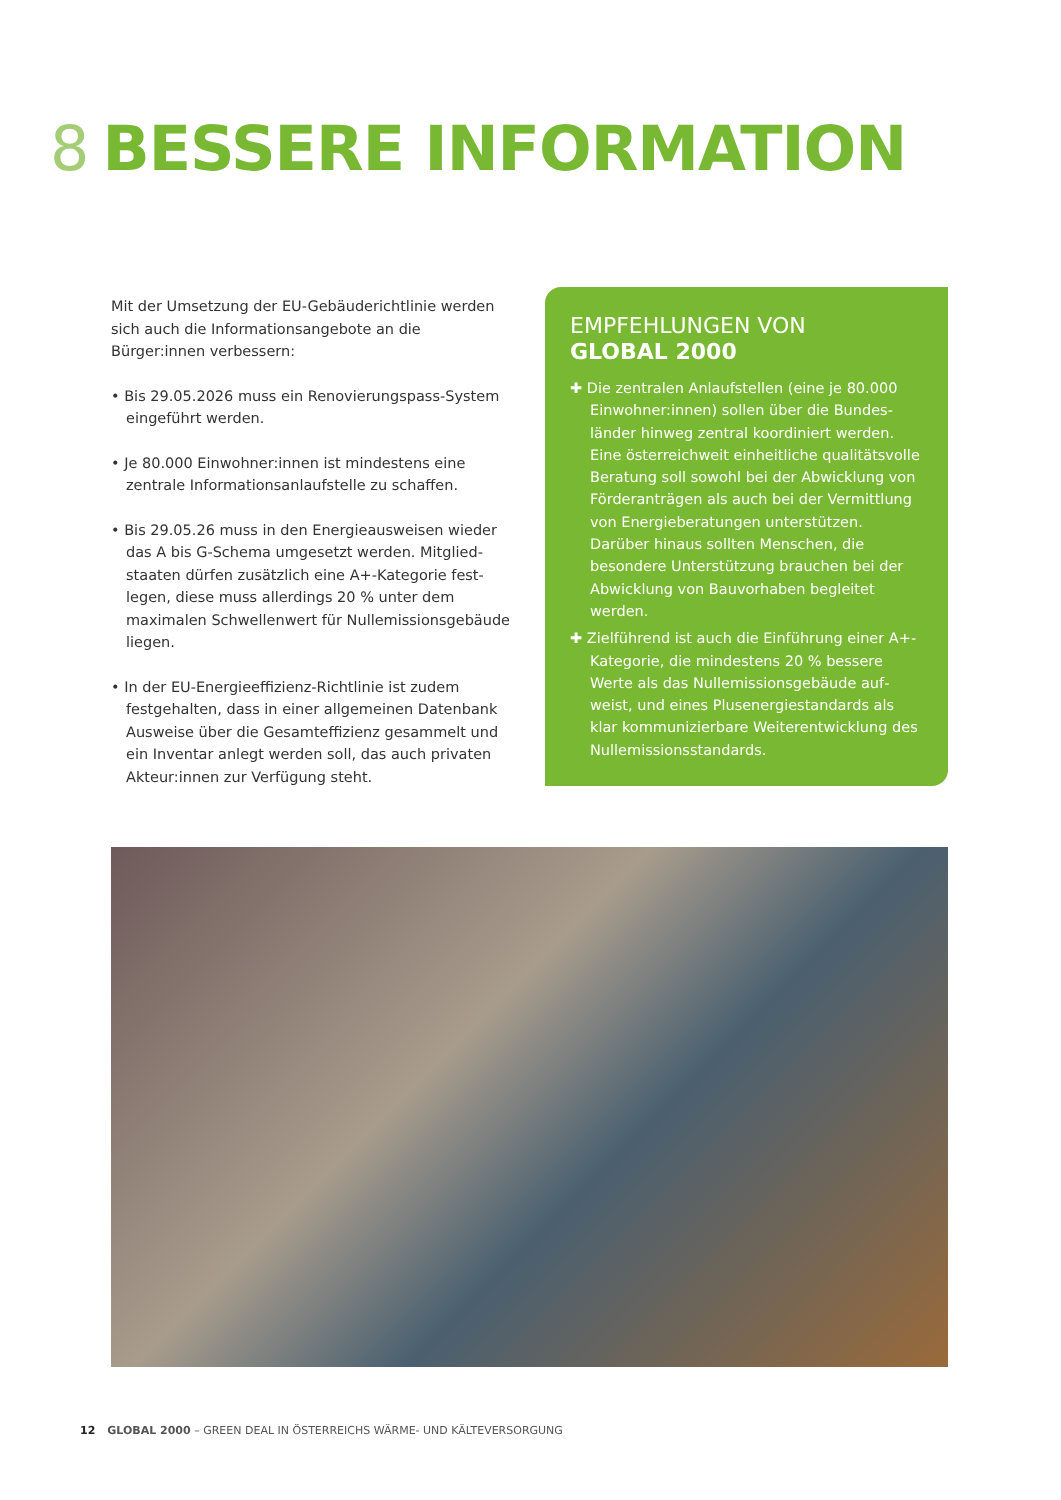8 BESSERE INFORMATION
Mit der Umsetzung der EU-Gebäuderichtlinie werden sich auch die Informationsangebote an die Bürger:innen verbessern:
• Bis 29.05.2026 muss ein Renovierungspass-System eingeführt werden.
• Je 80.000 Einwohner:innen ist mindestens eine zentrale Informationsanlaufstelle zu schaffen.
• Bis 29.05.26 muss in den Energieausweisen wieder das A bis G-Schema umgesetzt werden. Mitglied­staaten dürfen zusätzlich eine A+-Kategorie fest­legen, diese muss allerdings 20 % unter dem maximalen Schwellenwert für Nullemissionsgebäude liegen.
• In der EU-Energieeffizienz-Richtlinie ist zudem festgehalten, dass in einer allgemeinen Datenbank Ausweise über die Gesamteffizienz gesammelt und ein Inventar anlegt werden soll, das auch privaten Akteur:innen zur Verfügung steht.
EMPFEHLUNGEN VON
GLOBAL 2000
✚ Die zentralen Anlaufstellen (eine je 80.000 Einwohner:innen) sollen über die Bundes­länder hinweg zentral koordiniert werden. Eine österreichweit einheitliche qualitäts­volle Beratung soll sowohl bei der Abwick­lung von Förderanträgen als auch bei der Vermittlung von Energieberatungen unter­stützen. Darüber hinaus sollten Menschen, die besondere Unterstützung brauchen bei der Abwicklung von Bauvorhaben begleitet werden.
✚ Zielführend ist auch die Einführung einer A+-Kategorie, die mindestens 20 % bessere Werte als das Nullemissionsgebäude auf­weist, und eines Plusenergiestandards als klar kommunizierbare Weiterentwicklung des Nullemissionsstandards.
12 GLOBAL 2000 – GREEN DEAL IN ÖSTERREICHS WÄRME- UND KÄLTEVERSORGUNG